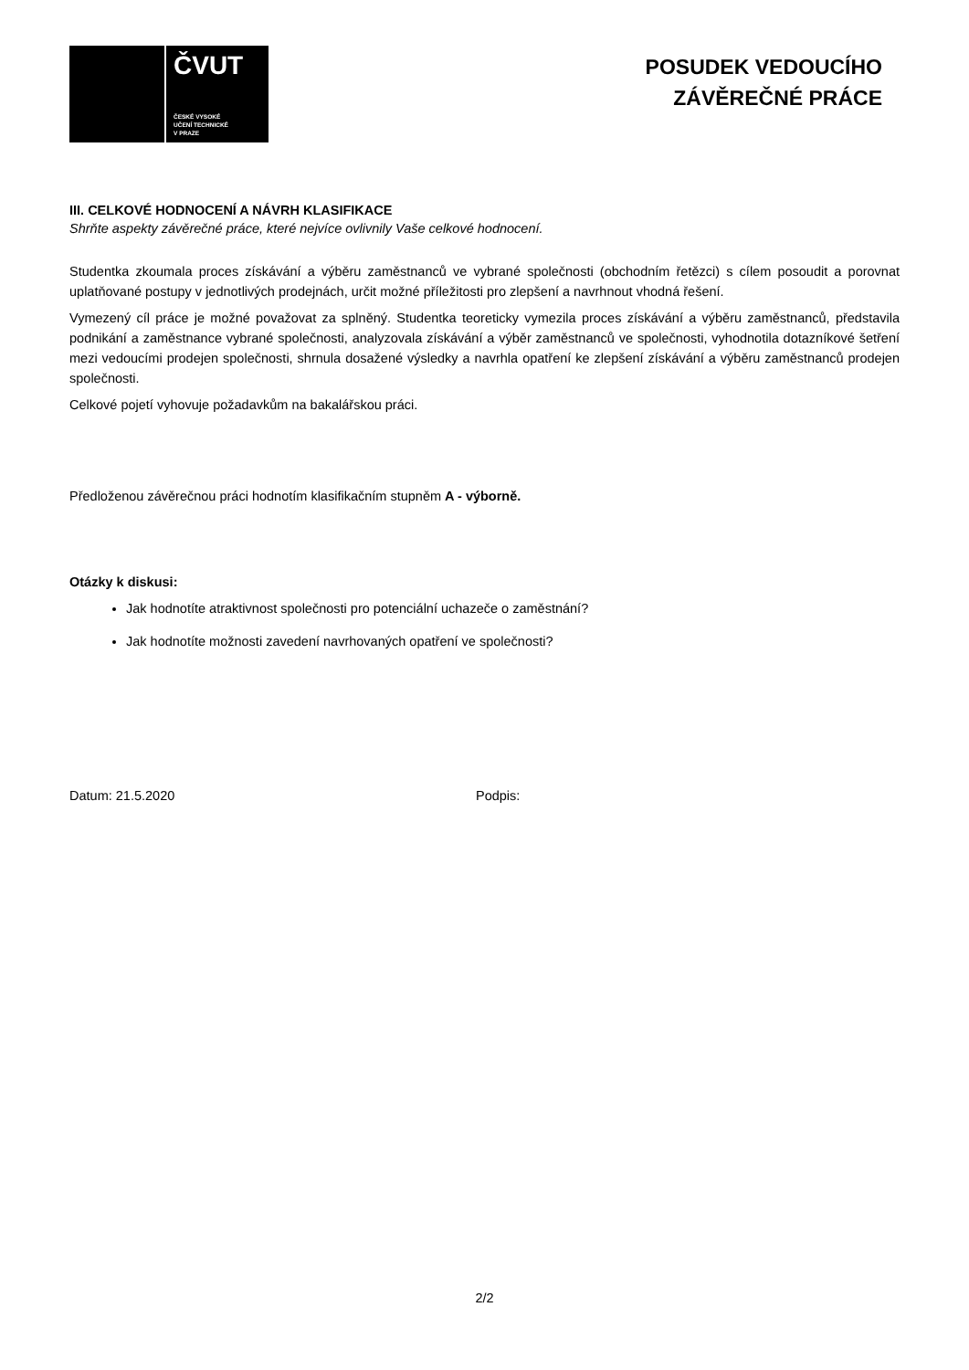ČVUT
ČESKÉ VYSOKÉ
UČENÍ TECHNICKÉ
V PRAZE
POSUDEK VEDOUCÍHO
ZÁVĚREČNÉ PRÁCE
III. CELKOVÉ HODNOCENÍ A NÁVRH KLASIFIKACE
Shrňte aspekty závěrečné práce, které nejvíce ovlivnily Vaše celkové hodnocení.
Studentka zkoumala proces získávání a výběru zaměstnanců ve vybrané společnosti (obchodním řetězci) s cílem posoudit a porovnat uplatňované postupy v jednotlivých prodejnách, určit možné příležitosti pro zlepšení a navrhnout vhodná řešení.
Vymezený cíl práce je možné považovat za splněný. Studentka teoreticky vymezila proces získávání a výběru zaměstnanců, představila podnikání a zaměstnance vybrané společnosti, analyzovala získávání a výběr zaměstnanců ve společnosti, vyhodnotila dotazníkové šetření mezi vedoucími prodejen společnosti, shrnula dosažené výsledky a navrhla opatření ke zlepšení získávání a výběru zaměstnanců prodejen společnosti.
Celkové pojetí vyhovuje požadavkům na bakalářskou práci.
Předloženou závěrečnou práci hodnotím klasifikačním stupněm A - výborně.
Otázky k diskusi:
Jak hodnotíte atraktivnost společnosti pro potenciální uchazeče o zaměstnání?
Jak hodnotíte možnosti zavedení navrhovaných opatření ve společnosti?
Datum: 21.5.2020 Podpis:
2/2